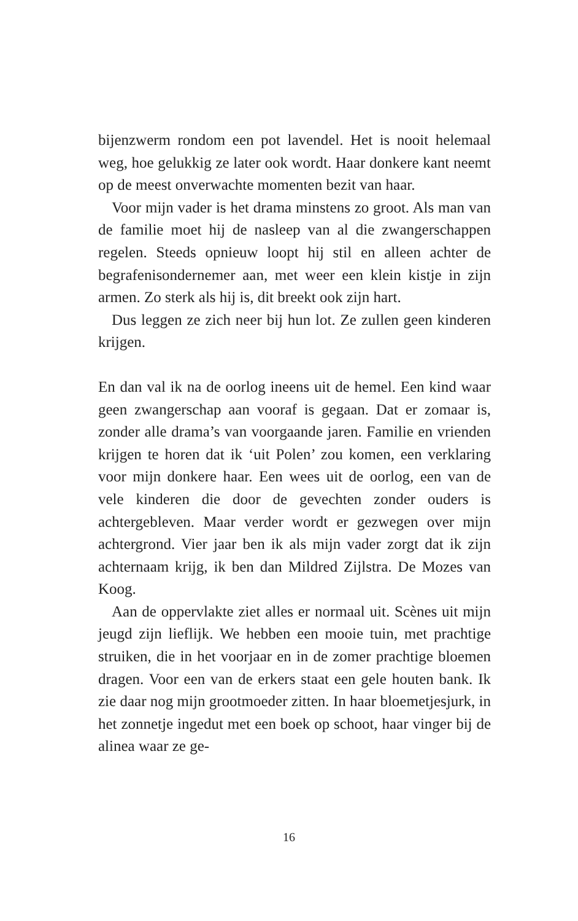bijenzwerm rondom een pot lavendel. Het is nooit hele­maal weg, hoe gelukkig ze later ook wordt. Haar donkere kant neemt op de meest onverwachte momenten bezit van haar.
Voor mijn vader is het drama minstens zo groot. Als man van de familie moet hij de nasleep van al die zwan­gerschappen regelen. Steeds opnieuw loopt hij stil en al­leen achter de begrafenisondernemer aan, met weer een klein kistje in zijn armen. Zo sterk als hij is, dit breekt ook zijn hart.
Dus leggen ze zich neer bij hun lot. Ze zullen geen kin­deren krijgen.
En dan val ik na de oorlog ineens uit de hemel. Een kind waar geen zwangerschap aan vooraf is gegaan. Dat er zo­maar is, zonder alle drama’s van voorgaande jaren. Familie en vrienden krijgen te horen dat ik ‘uit Polen’ zou komen, een verklaring voor mijn donkere haar. Een wees uit de oorlog, een van de vele kinderen die door de gevechten zonder ouders is achtergebleven. Maar verder wordt er ge­zwegen over mijn achtergrond. Vier jaar ben ik als mijn vader zorgt dat ik zijn achternaam krijg, ik ben dan Mil­dred Zijlstra. De Mozes van Koog.
Aan de oppervlakte ziet alles er normaal uit. Scènes uit mijn jeugd zijn lieflijk. We hebben een mooie tuin, met prachtige struiken, die in het voorjaar en in de zomer prachtige bloemen dragen. Voor een van de erkers staat een gele houten bank. Ik zie daar nog mijn grootmoeder zitten. In haar bloemetjesjurk, in het zonnetje ingedut met een boek op schoot, haar vinger bij de alinea waar ze ge-
16